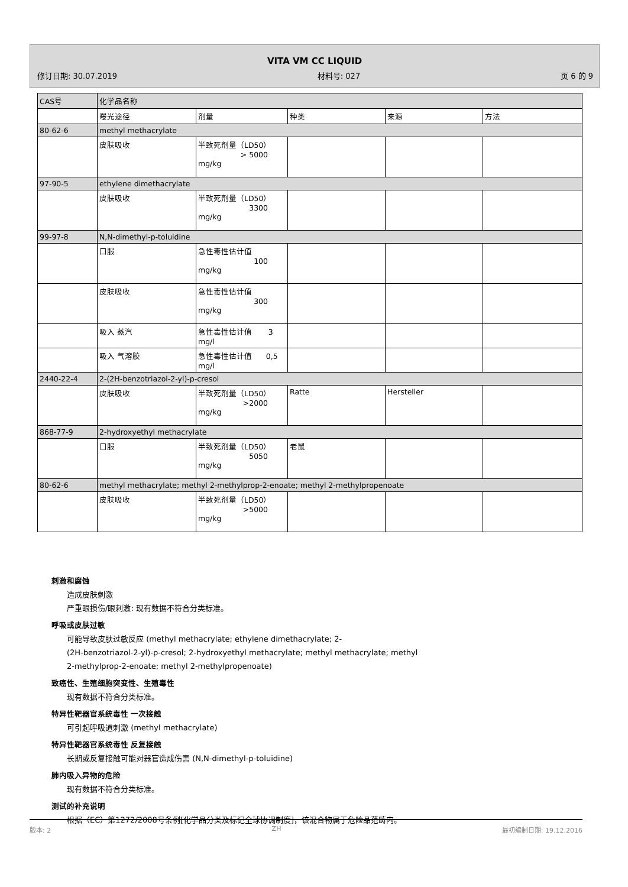VITA VM CC LIQUID
修订日期: 30.07.2019 材料号: 027 页 6 的 9
| CAS号 | 化学品名称 | | | | |
| | 曝光途径 | 剂量 | 种类 | 来源 | 方法 |
| 80-62-6 | methyl methacrylate | | | | |
| | 皮肤吸收 | 半致死剂量（LD50） > 5000 mg/kg | | | |
| 97-90-5 | ethylene dimethacrylate | | | | |
| | 皮肤吸收 | 半致死剂量（LD50） 3300 mg/kg | | | |
| 99-97-8 | N,N-dimethyl-p-toluidine | | | | |
| | 口服 | 急性毒性估计值 100 mg/kg | | | |
| | 皮肤吸收 | 急性毒性估计值 300 mg/kg | | | |
| | 吸入 蒸汽 | 急性毒性估计值 3 mg/l | | | |
| | 吸入 气溶胶 | 急性毒性估计值 0,5 mg/l | | | |
| 2440-22-4 | 2-(2H-benzotriazol-2-yl)-p-cresol | | | | |
| | 皮肤吸收 | 半致死剂量（LD50） >2000 mg/kg | Ratte | Hersteller | |
| 868-77-9 | 2-hydroxyethyl methacrylate | | | | |
| | 口服 | 半致死剂量（LD50） 5050 mg/kg | 老鼠 | | |
| 80-62-6 | methyl methacrylate; methyl 2-methylprop-2-enoate; methyl 2-methylpropenoate | | | | |
| | 皮肤吸收 | 半致死剂量（LD50） >5000 mg/kg | | | |
刺激和腐蚀
造成皮肤刺激
严重眼损伤/眼刺激: 现有数据不符合分类标准。
呼吸或皮肤过敏
可能导致皮肤过敏反应 (methyl methacrylate; ethylene dimethacrylate; 2-
(2H-benzotriazol-2-yl)-p-cresol; 2-hydroxyethyl methacrylate; methyl methacrylate; methyl
2-methylprop-2-enoate; methyl 2-methylpropenoate)
致癌性、生殖细胞突变性、生殖毒性
现有数据不符合分类标准。
特异性靶器官系统毒性 一次接触
可引起呼吸道刺激 (methyl methacrylate)
特异性靶器官系统毒性 反复接触
长期或反复接触可能对器官造成伤害 (N,N-dimethyl-p-toluidine)
肺内吸入异物的危险
现有数据不符合分类标准。
测试的补充说明
根据（EC）第1272/2008号条例[化学品分类及标记全球协调制度]，该混合物属于危险品范畴内。
版本: 2 ZH 最初编制日期: 19.12.2016